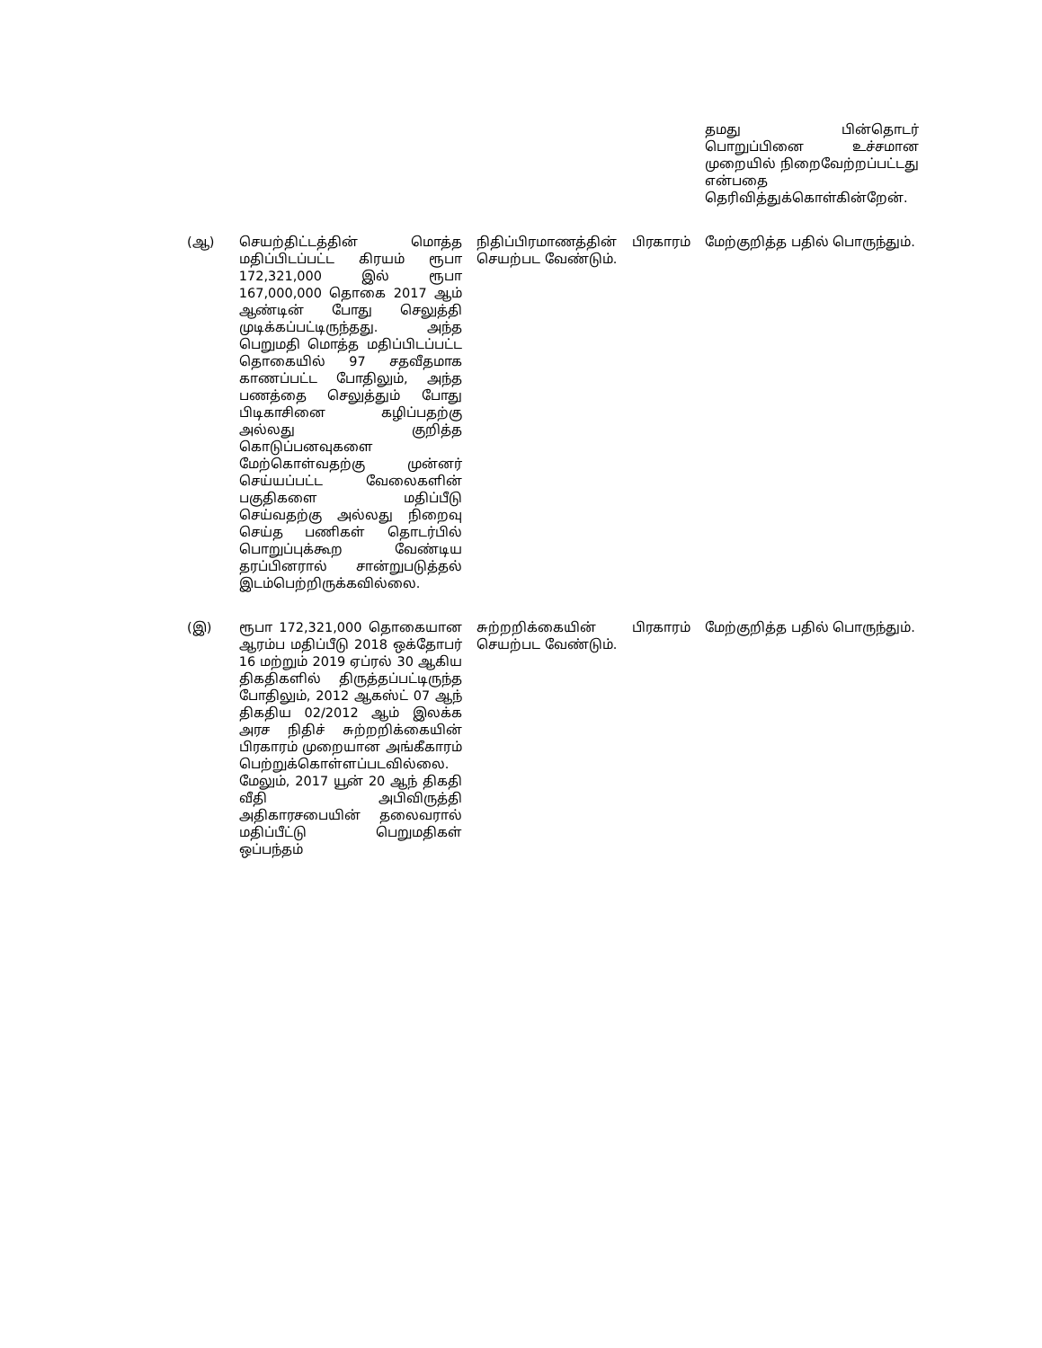| | | | தமது பின்தொடர் பொறுப்பினை உச்சமான முறையில் நிறைவேற்றப்பட்டது என்பதை தெரிவித்துக்கொள்கின்றேன். |
| (ஆ) | செயற்திட்டத்தின் மொத்த மதிப்பிடப்பட்ட கிரயம் ரூபா 172,321,000 இல் ரூபா 167,000,000 தொகை 2017 ஆம் ஆண்டின் போது செலுத்தி முடிக்கப்பட்டிருந்தது. அந்த பெறுமதி மொத்த மதிப்பிடப்பட்ட தொகையில் 97 சதவீதமாக காணப்பட்ட போதிலும், அந்த பணத்தை செலுத்தும் போது பிடிகாசினை கழிப்பதற்கு அல்லது குறித்த கொடுப்பனவுகளை மேற்கொள்வதற்கு முன்னர் செய்யப்பட்ட வேலைகளின் பகுதிகளை மதிப்பீடு செய்வதற்கு அல்லது நிறைவு செய்த பணிகள் தொடர்பில் பொறுப்புக்கூற வேண்டிய தரப்பினரால் சான்றுபடுத்தல் இடம்பெற்றிருக்கவில்லை. | நிதிப்பிரமாணத்தின் பிரகாரம் செயற்பட வேண்டும். | மேற்குறித்த பதில் பொருந்தும். |
| (இ) | ரூபா 172,321,000 தொகையான ஆரம்ப மதிப்பீடு 2018 ஒக்தோபர் 16 மற்றும் 2019 ஏப்ரல் 30 ஆகிய திகதிகளில் திருத்தப்பட்டிருந்த போதிலும், 2012 ஆகஸ்ட் 07 ஆந் திகதிய 02/2012 ஆம் இலக்க அரச நிதிச் சுற்றறிக்கையின் பிரகாரம் முறையான அங்கீகாரம் பெற்றுக்கொள்ளப்படவில்லை. மேலும், 2017 யூன் 20 ஆந் திகதி வீதி அபிவிருத்தி அதிகாரசபையின் தலைவரால் மதிப்பீட்டு பெறுமதிகள் ஒப்பந்தம் | சுற்றறிக்கையின் பிரகாரம் செயற்பட வேண்டும். | மேற்குறித்த பதில் பொருந்தும். |